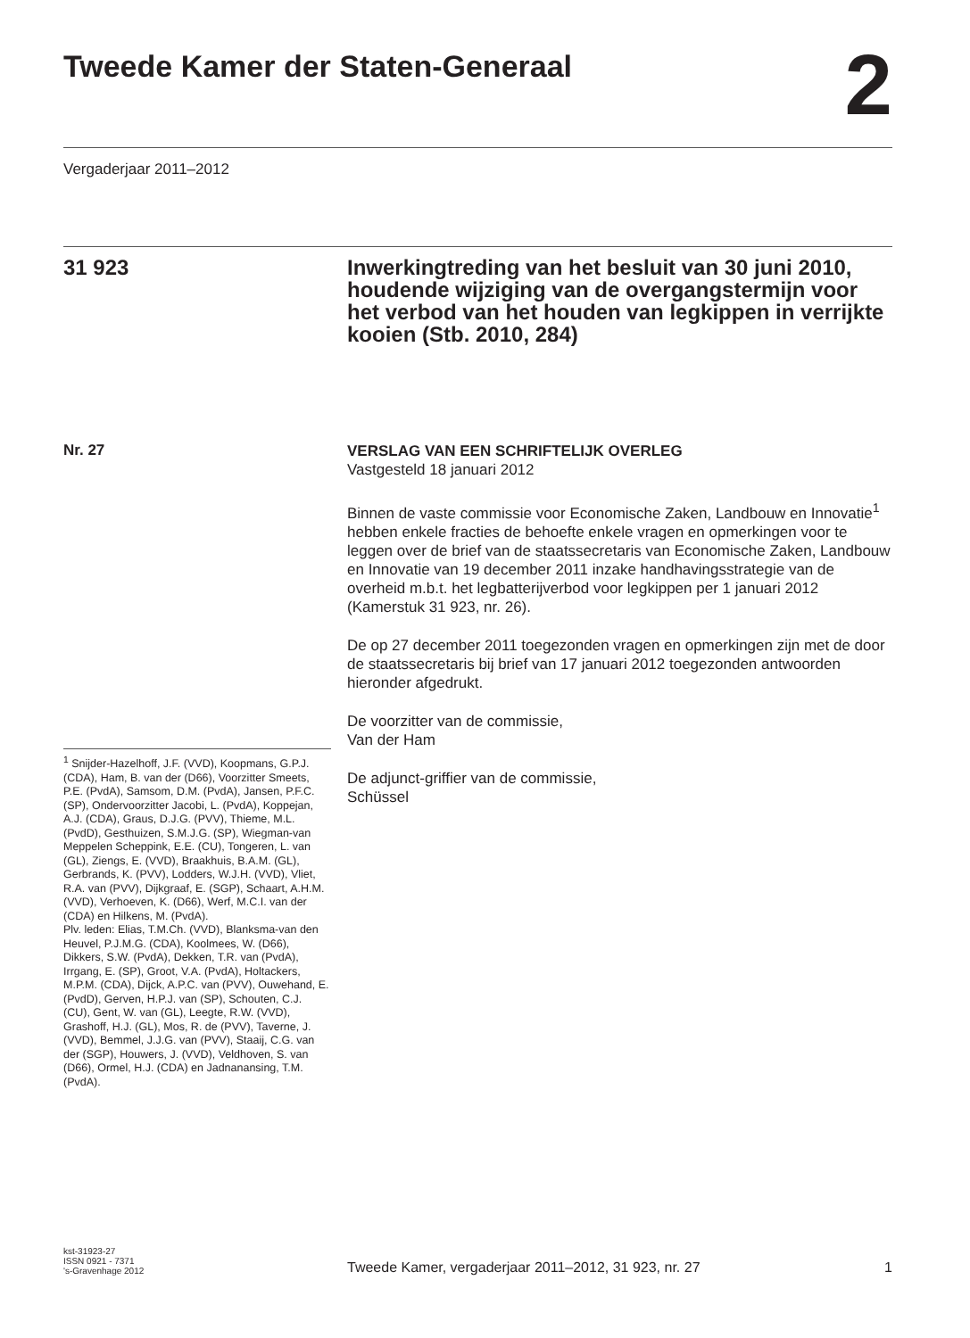Tweede Kamer der Staten-Generaal
2
Vergaderjaar 2011–2012
31 923 Inwerkingtreding van het besluit van 30 juni 2010, houdende wijziging van de overgangstermijn voor het verbod van het houden van legkippen in verrijkte kooien (Stb. 2010, 284)
Nr. 27
<sup>1</sup> Snijder-Hazelhoff, J.F. (VVD), Koopmans, G.P.J. (CDA), Ham, B. van der (D66), Voorzitter Smeets, P.E. (PvdA), Samsom, D.M. (PvdA), Jansen, P.F.C. (SP), Ondervoorzitter Jacobi, L. (PvdA), Koppejan, A.J. (CDA), Graus, D.J.G. (PVV), Thieme, M.L. (PvdD), Gesthuizen, S.M.J.G. (SP), Wiegman-van Meppelen Scheppink, E.E. (CU), Tongeren, L. van (GL), Ziengs, E. (VVD), Braakhuis, B.A.M. (GL), Gerbrands, K. (PVV), Lodders, W.J.H. (VVD), Vliet, R.A. van (PVV), Dijkgraaf, E. (SGP), Schaart, A.H.M. (VVD), Verhoeven, K. (D66), Werf, M.C.I. van der (CDA) en Hilkens, M. (PvdA).
Plv. leden: Elias, T.M.Ch. (VVD), Blanksma-van den Heuvel, P.J.M.G. (CDA), Koolmees, W. (D66), Dikkers, S.W. (PvdA), Dekken, T.R. van (PvdA), Irrgang, E. (SP), Groot, V.A. (PvdA), Holtackers, M.P.M. (CDA), Dijck, A.P.C. van (PVV), Ouwehand, E. (PvdD), Gerven, H.P.J. van (SP), Schouten, C.J. (CU), Gent, W. van (GL), Leegte, R.W. (VVD), Grashoff, H.J. (GL), Mos, R. de (PVV), Taverne, J. (VVD), Bemmel, J.J.G. van (PVV), Staaij, C.G. van der (SGP), Houwers, J. (VVD), Veldhoven, S. van (D66), Ormel, H.J. (CDA) en Jadnanansing, T.M. (PvdA).
VERSLAG VAN EEN SCHRIFTELIJK OVERLEG
Vastgesteld 18 januari 2012
Binnen de vaste commissie voor Economische Zaken, Landbouw en Innovatie<sup>1</sup> hebben enkele fracties de behoefte enkele vragen en opmerkingen voor te leggen over de brief van de staatssecretaris van Economische Zaken, Landbouw en Innovatie van 19 december 2011 inzake handhavingsstrategie van de overheid m.b.t. het legbatterijverbod voor legkippen per 1 januari 2012 (Kamerstuk 31 923, nr. 26).
De op 27 december 2011 toegezonden vragen en opmerkingen zijn met de door de staatssecretaris bij brief van 17 januari 2012 toegezonden antwoorden hieronder afgedrukt.
De voorzitter van de commissie,
Van der Ham
De adjunct-griffier van de commissie,
Schüssel
kst-31923-27
ISSN 0921 - 7371
's-Gravenhage 2012
Tweede Kamer, vergaderjaar 2011–2012, 31 923, nr. 27
1